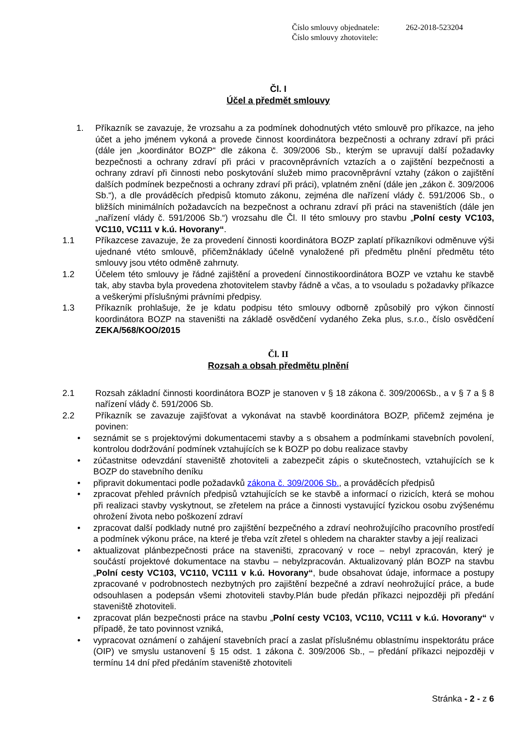Číslo smlouvy objednatele: 262-2018-523204
Číslo smlouvy zhotovitele:
Čl. I
Účel a předmět smlouvy
1. Příkazník se zavazuje, že vrozsahu a za podmínek dohodnutých vtéto smlouvě pro příkazce, na jeho účet a jeho jménem vykoná a provede činnost koordinátora bezpečnosti a ochrany zdraví při práci (dále jen „koordinátor BOZP“ dle zákona č. 309/2006 Sb., kterým se upravují další požadavky bezpečnosti a ochrany zdraví při práci v pracovněprávních vztazích a o zajištění bezpečnosti a ochrany zdraví při činnosti nebo poskytování služeb mimo pracovněprávní vztahy (zákon o zajištění dalších podmínek bezpečnosti a ochrany zdraví při práci), vplatném znění (dále jen „zákon č. 309/2006 Sb.“), a dle prováděcích předpisů ktomuto zákonu, zejména dle nařízení vlády č. 591/2006 Sb., o bližších minimálních požadavcích na bezpečnost a ochranu zdraví při práci na staveništích (dále jen „nařízení vlády č. 591/2006 Sb.“) vrozsahu dle Čl. II této smlouvy pro stavbu „Polní cesty VC103, VC110, VC111 v k.ú. Hovorany“.
1.1 Příkazcese zavazuje, že za provedení činnosti koordinátora BOZP zaplatí příkazníkovi odměnuve výši ujednané vtéto smlouvě, přičemžnáklady účelně vynaložené při předmětu plnění předmětu této smlouvy jsou vtéto odměně zahrnuty.
1.2 Účelem této smlouvy je řádné zajištění a provedení činnostikoordinátora BOZP ve vztahu ke stavbě tak, aby stavba byla provedena zhotovitelem stavby řádně a včas, a to vsouladu s požadavky příkazce a veškerými příslušnými právními předpisy.
1.3 Příkazník prohlašuje, že je kdatu podpisu této smlouvy odborně způsobilý pro výkon činností koordinátora BOZP na staveništi na základě osvědčení vydaného Zeka plus, s.r.o., číslo osvědčení ZEKA/568/KOO/2015
Čl. II
Rozsah a obsah předmětu plnění
2.1 Rozsah základní činnosti koordinátora BOZP je stanoven v § 18 zákona č. 309/2006Sb., a v § 7 a § 8 nařízení vlády č. 591/2006 Sb.
2.2 Příkazník se zavazuje zajišťovat a vykonávat na stavbě koordinátora BOZP, přičemž zejména je povinen:
• seznámit se s projektovými dokumentacemi stavby a s obsahem a podmínkami stavebních povolení, kontrolou dodržování podmínek vztahujících se k BOZP po dobu realizace stavby
• zúčastnitse odevzdání staveniště zhotoviteli a zabezpečit zápis o skutečnostech, vztahujících se k BOZP do stavebního deníku
• připravit dokumentaci podle požadavků zákona č. 309/2006 Sb., a prováděcích předpisů
• zpracovat přehled právních předpisů vztahujících se ke stavbě a informací o rizicích, která se mohou při realizaci stavby vyskytnout, se zřetelem na práce a činnosti vystavující fyzickou osobu zvýšenému ohrožení života nebo poškození zdraví
• zpracovat další podklady nutné pro zajištění bezpečného a zdraví neohrožujícího pracovního prostředí a podmínek výkonu práce, na které je třeba vzít zřetel s ohledem na charakter stavby a její realizaci
• aktualizovat plánbezpečnosti práce na staveništi, zpracovaný v roce – nebyl zpracován, který je součástí projektové dokumentace na stavbu – nebylzpracován. Aktualizovaný plán BOZP na stavbu „Polní cesty VC103, VC110, VC111 v k.ú. Hovorany“, bude obsahovat údaje, informace a postupy zpracované v podrobnostech nezbytných pro zajištění bezpečné a zdraví neohrožující práce, a bude odsouhlasen a podepsán všemi zhotoviteli stavby.Plán bude předán příkazci nejpozději při předání staveniště zhotoviteli.
• zpracovat plán bezpečnosti práce na stavbu „Polní cesty VC103, VC110, VC111 v k.ú. Hovorany“ v případě, že tato povinnost vzniká,
• vypracovat oznámení o zahájení stavebních prací a zaslat příslušnému oblastnímu inspektorátu práce (OIP) ve smyslu ustanovení § 15 odst. 1 zákona č. 309/2006 Sb., – předání příkazci nejpozději v termínu 14 dní před předáním staveniště zhotoviteli
Stránka - 2 - z 6